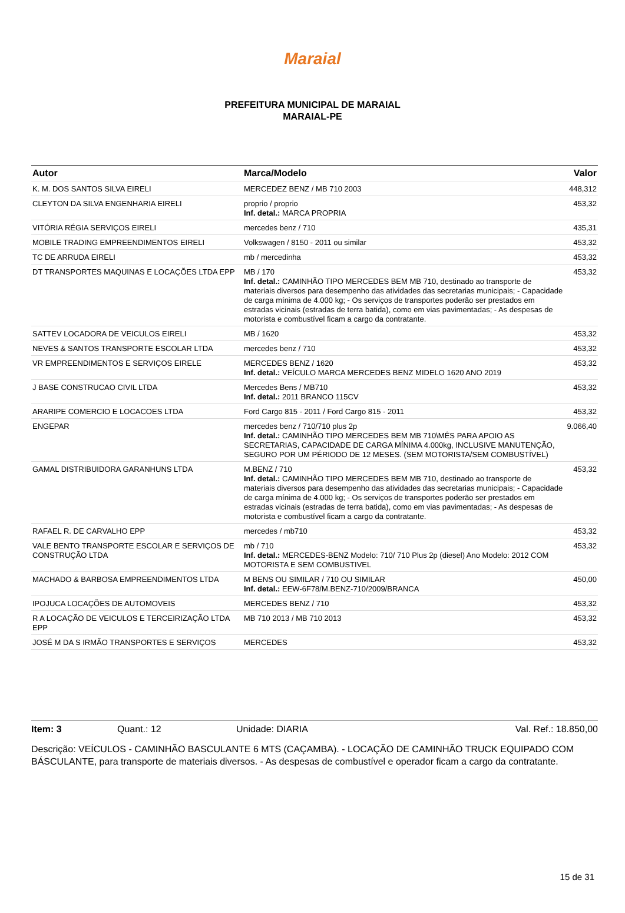Maraial
PREFEITURA MUNICIPAL DE MARAIAL
MARAIAL-PE
| Autor | Marca/Modelo | Valor |
| --- | --- | --- |
| K. M. DOS SANTOS SILVA EIRELI | MERCEDEZ BENZ / MB 710 2003 | 448,312 |
| CLEYTON DA SILVA ENGENHARIA EIRELI | proprio / proprio Inf. detal.: MARCA PROPRIA | 453,32 |
| VITÓRIA RÉGIA SERVIÇOS EIRELI | mercedes benz / 710 | 435,31 |
| MOBILE TRADING EMPREENDIMENTOS EIRELI | Volkswagen / 8150 - 2011 ou similar | 453,32 |
| TC DE ARRUDA EIRELI | mb / mercedinha | 453,32 |
| DT TRANSPORTES MAQUINAS E LOCAÇÕES LTDA EPP | MB / 170 Inf. detal.: CAMINHÃO TIPO MERCEDES BEM MB 710, destinado ao transporte de materiais diversos para desempenho das atividades das secretarias municipais; - Capacidade de carga mínima de 4.000 kg; - Os serviços de transportes poderão ser prestados em estradas vicinais (estradas de terra batida), como em vias pavimentadas; - As despesas de motorista e combustível ficam a cargo da contratante. | 453,32 |
| SATTEV LOCADORA DE VEICULOS EIRELI | MB / 1620 | 453,32 |
| NEVES & SANTOS TRANSPORTE ESCOLAR LTDA | mercedes benz / 710 | 453,32 |
| VR EMPREENDIMENTOS E SERVIÇOS EIRELE | MERCEDES BENZ / 1620 Inf. detal.: VEÍCULO MARCA MERCEDES BENZ MIDELO 1620 ANO 2019 | 453,32 |
| J BASE CONSTRUCAO CIVIL LTDA | Mercedes Bens / MB710 Inf. detal.: 2011 BRANCO 115CV | 453,32 |
| ARARIPE COMERCIO E LOCACOES LTDA | Ford Cargo 815 - 2011 / Ford Cargo 815 - 2011 | 453,32 |
| ENGEPAR | mercedes benz / 710/710 plus 2p Inf. detal.: CAMINHÃO TIPO MERCEDES BEM MB 710\MÊS PARA APOIO AS SECRETARIAS, CAPACIDADE DE CARGA MÍNIMA 4.000kg, INCLUSIVE MANUTENÇÃO, SEGURO POR UM PÉRIODO DE 12 MESES. (SEM MOTORISTA/SEM COMBUSTÍVEL) | 9.066,40 |
| GAMAL DISTRIBUIDORA GARANHUNS LTDA | M.BENZ / 710 Inf. detal.: CAMINHÃO TIPO MERCEDES BEM MB 710, destinado ao transporte de materiais diversos para desempenho das atividades das secretarias municipais; - Capacidade de carga mínima de 4.000 kg; - Os serviços de transportes poderão ser prestados em estradas vicinais (estradas de terra batida), como em vias pavimentadas; - As despesas de motorista e combustível ficam a cargo da contratante. | 453,32 |
| RAFAEL R. DE CARVALHO EPP | mercedes / mb710 | 453,32 |
| VALE BENTO TRANSPORTE ESCOLAR E SERVIÇOS DE CONSTRUÇÃO LTDA | mb / 710 Inf. detal.: MERCEDES-BENZ Modelo: 710/ 710 Plus 2p (diesel) Ano Modelo: 2012 COM MOTORISTA E SEM COMBUSTIVEL | 453,32 |
| MACHADO & BARBOSA EMPREENDIMENTOS LTDA | M BENS OU SIMILAR / 710 OU SIMILAR Inf. detal.: EEW-6F78/M.BENZ-710/2009/BRANCA | 450,00 |
| IPOJUCA LOCAÇÕES DE AUTOMOVEIS | MERCEDES BENZ / 710 | 453,32 |
| R A LOCAÇÃO DE VEICULOS E TERCEIRIZAÇÃO LTDA EPP | MB 710 2013 / MB 710 2013 | 453,32 |
| JOSÉ M DA S IRMÃO TRANSPORTES E SERVIÇOS | MERCEDES | 453,32 |
Item: 3 Quant.: 12 Unidade: DIARIA Val. Ref.: 18.850,00
Descrição: VEÍCULOS - CAMINHÃO BASCULANTE 6 MTS (CAÇAMBA). - LOCAÇÃO DE CAMINHÃO TRUCK EQUIPADO COM BÁSCULANTE, para transporte de materiais diversos. - As despesas de combustível e operador ficam a cargo da contratante.
15 de 31